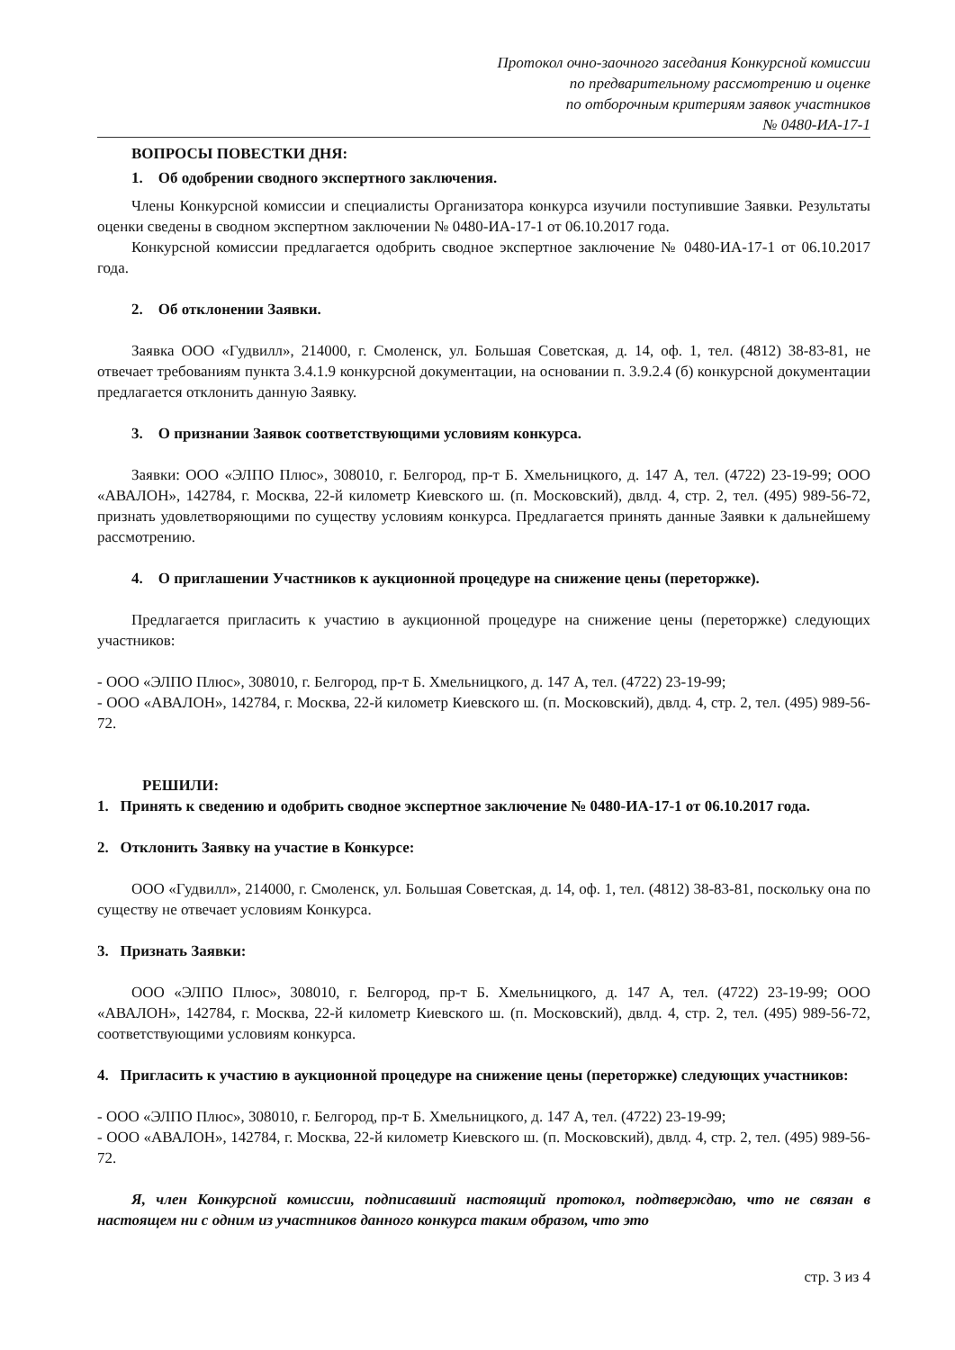Протокол очно-заочного заседания Конкурсной комиссии
по предварительному рассмотрению и оценке
по отборочным критериям заявок участников
№ 0480-ИА-17-1
ВОПРОСЫ ПОВЕСТКИ ДНЯ:
1. Об одобрении сводного экспертного заключения.
Члены Конкурсной комиссии и специалисты Организатора конкурса изучили поступившие Заявки. Результаты оценки сведены в сводном экспертном заключении № 0480-ИА-17-1 от 06.10.2017 года.
Конкурсной комиссии предлагается одобрить сводное экспертное заключение № 0480-ИА-17-1 от 06.10.2017 года.
2. Об отклонении Заявки.
Заявка ООО «Гудвилл», 214000, г. Смоленск, ул. Большая Советская, д. 14, оф. 1, тел. (4812) 38-83-81, не отвечает требованиям пункта 3.4.1.9 конкурсной документации, на основании п. 3.9.2.4 (б) конкурсной документации предлагается отклонить данную Заявку.
3. О признании Заявок соответствующими условиям конкурса.
Заявки: ООО «ЭЛПО Плюс», 308010, г. Белгород, пр-т Б. Хмельницкого, д. 147 А, тел. (4722) 23-19-99; ООО «АВАЛОН», 142784, г. Москва, 22-й километр Киевского ш. (п. Московский), двлд. 4, стр. 2, тел. (495) 989-56-72, признать удовлетворяющими по существу условиям конкурса. Предлагается принять данные Заявки к дальнейшему рассмотрению.
4. О приглашении Участников к аукционной процедуре на снижение цены (переторжке).
Предлагается пригласить к участию в аукционной процедуре на снижение цены (переторжке) следующих участников:
- ООО «ЭЛПО Плюс», 308010, г. Белгород, пр-т Б. Хмельницкого, д. 147 А, тел. (4722) 23-19-99;
- ООО «АВАЛОН», 142784, г. Москва, 22-й километр Киевского ш. (п. Московский), двлд. 4, стр. 2, тел. (495) 989-56-72.
РЕШИЛИ:
1. Принять к сведению и одобрить сводное экспертное заключение № 0480-ИА-17-1 от 06.10.2017 года.
2. Отклонить Заявку на участие в Конкурсе:
ООО «Гудвилл», 214000, г. Смоленск, ул. Большая Советская, д. 14, оф. 1, тел. (4812) 38-83-81, поскольку она по существу не отвечает условиям Конкурса.
3. Признать Заявки:
ООО «ЭЛПО Плюс», 308010, г. Белгород, пр-т Б. Хмельницкого, д. 147 А, тел. (4722) 23-19-99; ООО «АВАЛОН», 142784, г. Москва, 22-й километр Киевского ш. (п. Московский), двлд. 4, стр. 2, тел. (495) 989-56-72, соответствующими условиям конкурса.
4. Пригласить к участию в аукционной процедуре на снижение цены (переторжке) следующих участников:
- ООО «ЭЛПО Плюс», 308010, г. Белгород, пр-т Б. Хмельницкого, д. 147 А, тел. (4722) 23-19-99;
- ООО «АВАЛОН», 142784, г. Москва, 22-й километр Киевского ш. (п. Московский), двлд. 4, стр. 2, тел. (495) 989-56-72.
Я, член Конкурсной комиссии, подписавший настоящий протокол, подтверждаю, что не связан в настоящем ни с одним из участников данного конкурса таким образом, что это
стр. 3 из 4